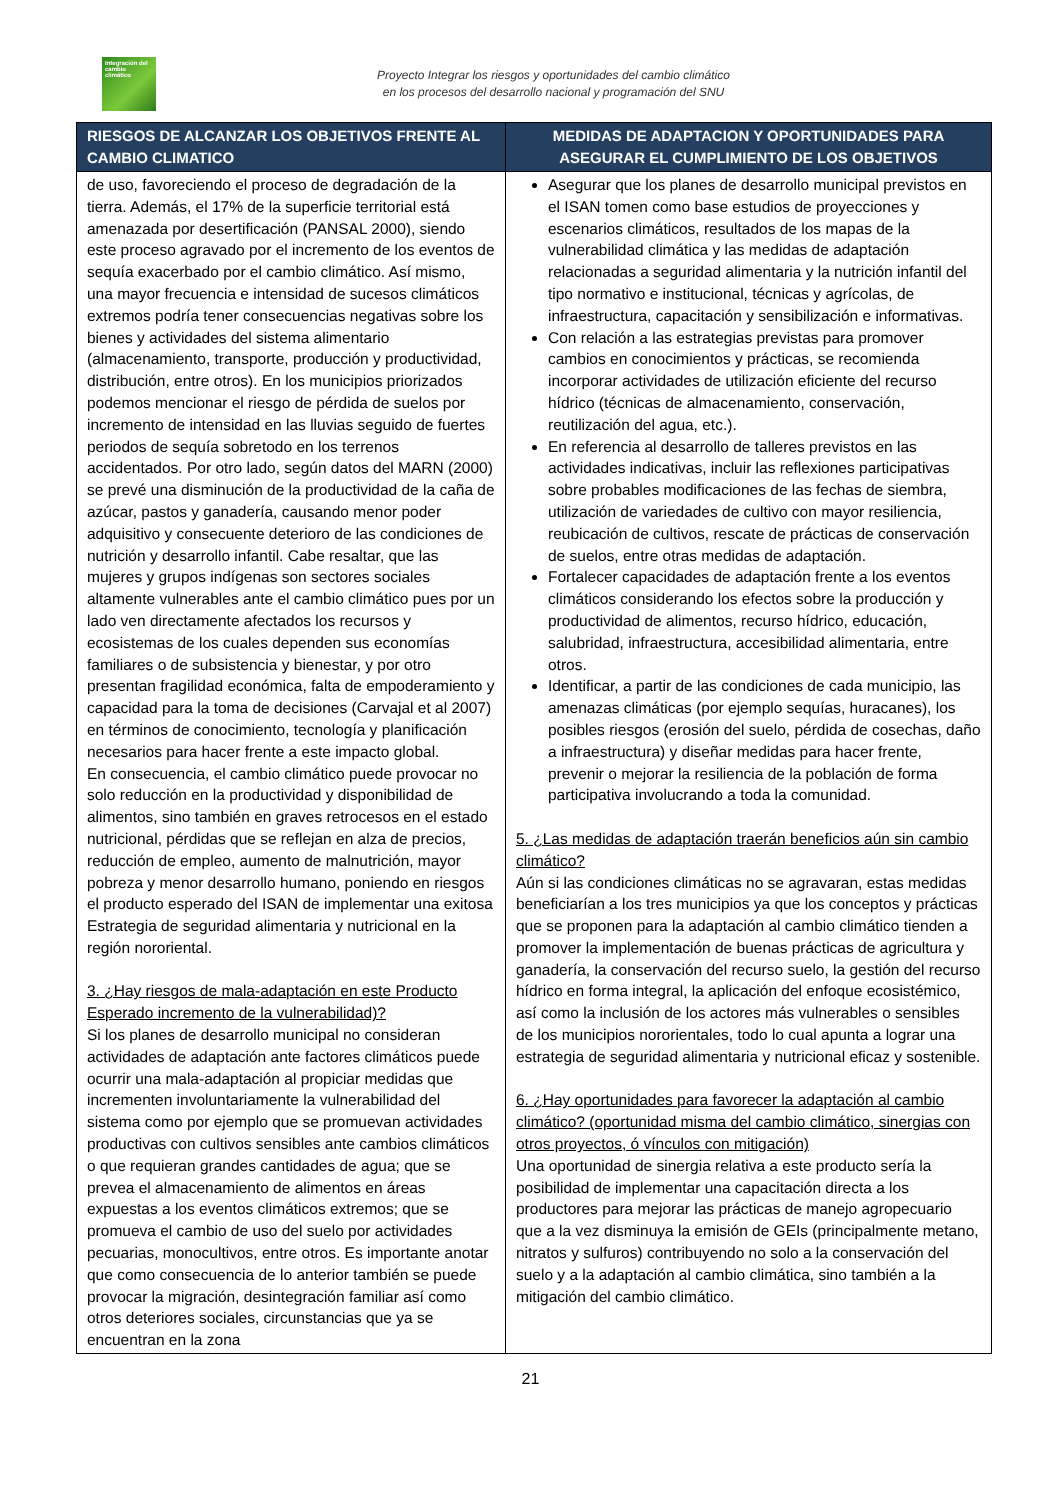Integración del cambio climático
Proyecto Integrar los riesgos y oportunidades del cambio climático
en los procesos del desarrollo nacional y programación del SNU
| RIESGOS DE ALCANZAR LOS OBJETIVOS FRENTE AL CAMBIO CLIMATICO | MEDIDAS DE ADAPTACION Y OPORTUNIDADES PARA ASEGURAR EL CUMPLIMIENTO DE LOS OBJETIVOS |
| --- | --- |
| de uso, favoreciendo el proceso de degradación de la tierra. Además, el 17% de la superficie territorial está amenazada por desertificación (PANSAL 2000), siendo este proceso agravado por el incremento de los eventos de sequía exacerbado por el cambio climático. Así mismo, una mayor frecuencia e intensidad de sucesos climáticos extremos podría tener consecuencias negativas sobre los bienes y actividades del sistema alimentario (almacenamiento, transporte, producción y productividad, distribución, entre otros). En los municipios priorizados podemos mencionar el riesgo de pérdida de suelos por incremento de intensidad en las lluvias seguido de fuertes periodos de sequía sobretodo en los terrenos accidentados. Por otro lado, según datos del MARN (2000) se prevé una disminución de la productividad de la caña de azúcar, pastos y ganadería, causando menor poder adquisitivo y consecuente deterioro de las condiciones de nutrición y desarrollo infantil. Cabe resaltar, que las mujeres y grupos indígenas son sectores sociales altamente vulnerables ante el cambio climático pues por un lado ven directamente afectados los recursos y ecosistemas de los cuales dependen sus economías familiares o de subsistencia y bienestar, y por otro presentan fragilidad económica, falta de empoderamiento y capacidad para la toma de decisiones (Carvajal et al 2007) en términos de conocimiento, tecnología y planificación necesarios para hacer frente a este impacto global. En consecuencia, el cambio climático puede provocar no solo reducción en la productividad y disponibilidad de alimentos, sino también en graves retrocesos en el estado nutricional, pérdidas que se reflejan en alza de precios, reducción de empleo, aumento de malnutrición, mayor pobreza y menor desarrollo humano, poniendo en riesgos el producto esperado del ISAN de implementar una exitosa Estrategia de seguridad alimentaria y nutricional en la región nororiental. 3. ¿Hay riesgos de mala-adaptación en este Producto Esperado incremento de la vulnerabilidad)? Si los planes de desarrollo municipal no consideran actividades de adaptación ante factores climáticos puede ocurrir una mala-adaptación al propiciar medidas que incrementen involuntariamente la vulnerabilidad del sistema como por ejemplo que se promuevan actividades productivas con cultivos sensibles ante cambios climáticos o que requieran grandes cantidades de agua; que se prevea el almacenamiento de alimentos en áreas expuestas a los eventos climáticos extremos; que se promueva el cambio de uso del suelo por actividades pecuarias, monocultivos, entre otros. Es importante anotar que como consecuencia de lo anterior también se puede provocar la migración, desintegración familiar así como otros deteriores sociales, circunstancias que ya se encuentran en la zona | Asegurar que los planes de desarrollo municipal previstos en el ISAN tomen como base estudios de proyecciones y escenarios climáticos, resultados de los mapas de la vulnerabilidad climática y las medidas de adaptación relacionadas a seguridad alimentaria y la nutrición infantil del tipo normativo e institucional, técnicas y agrícolas, de infraestructura, capacitación y sensibilización e informativas. Con relación a las estrategias previstas para promover cambios en conocimientos y prácticas, se recomienda incorporar actividades de utilización eficiente del recurso hídrico (técnicas de almacenamiento, conservación, reutilización del agua, etc.). En referencia al desarrollo de talleres previstos en las actividades indicativas, incluir las reflexiones participativas sobre probables modificaciones de las fechas de siembra, utilización de variedades de cultivo con mayor resiliencia, reubicación de cultivos, rescate de prácticas de conservación de suelos, entre otras medidas de adaptación. Fortalecer capacidades de adaptación frente a los eventos climáticos considerando los efectos sobre la producción y productividad de alimentos, recurso hídrico, educación, salubridad, infraestructura, accesibilidad alimentaria, entre otros. Identificar, a partir de las condiciones de cada municipio, las amenazas climáticas (por ejemplo sequías, huracanes), los posibles riesgos (erosión del suelo, pérdida de cosechas, daño a infraestructura) y diseñar medidas para hacer frente, prevenir o mejorar la resiliencia de la población de forma participativa involucrando a toda la comunidad. 5. ¿Las medidas de adaptación traerán beneficios aún sin cambio climático? Aún si las condiciones climáticas no se agravaran, estas medidas beneficiarían a los tres municipios ya que los conceptos y prácticas que se proponen para la adaptación al cambio climático tienden a promover la implementación de buenas prácticas de agricultura y ganadería, la conservación del recurso suelo, la gestión del recurso hídrico en forma integral, la aplicación del enfoque ecosistémico, así como la inclusión de los actores más vulnerables o sensibles de los municipios nororientales, todo lo cual apunta a lograr una estrategia de seguridad alimentaria y nutricional eficaz y sostenible. 6. ¿Hay oportunidades para favorecer la adaptación al cambio climático? (oportunidad misma del cambio climático, sinergias con otros proyectos, ó vínculos con mitigación) Una oportunidad de sinergia relativa a este producto sería la posibilidad de implementar una capacitación directa a los productores para mejorar las prácticas de manejo agropecuario que a la vez disminuya la emisión de GEIs (principalmente metano, nitratos y sulfuros) contribuyendo no solo a la conservación del suelo y a la adaptación al cambio climática, sino también a la mitigación del cambio climático. |
21